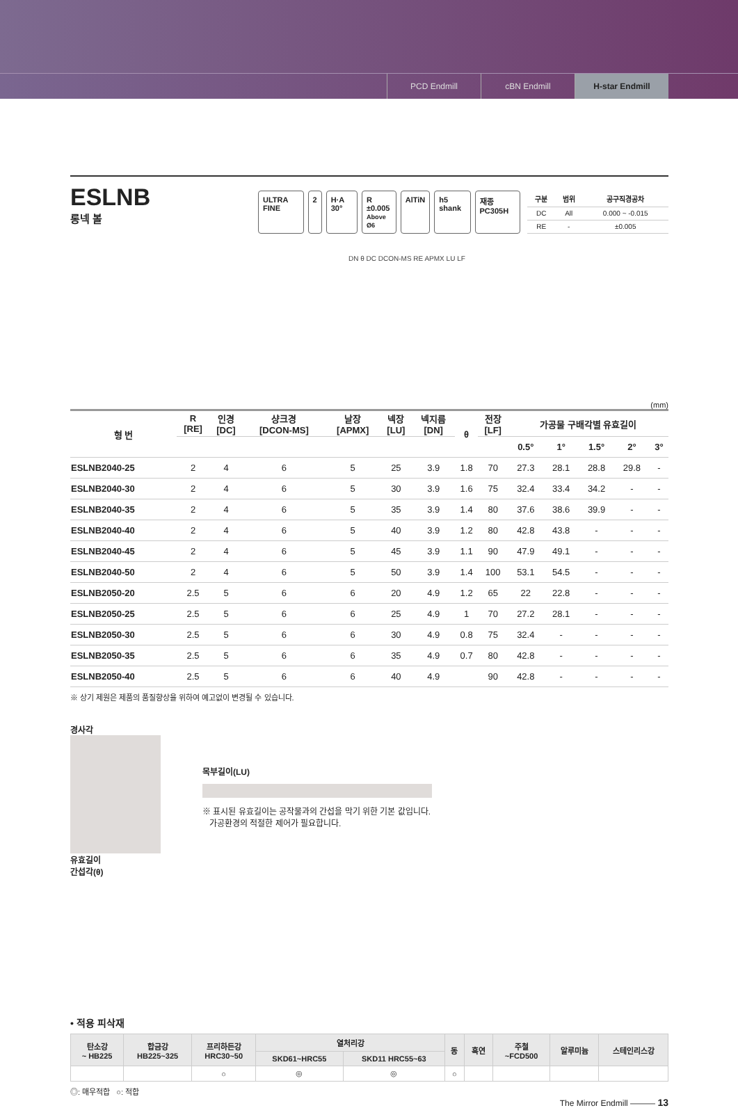PCD Endmill cBN Endmill H-star Endmill
ESLNB
롱넥 볼
ULTRA FINE 2 H·A 30° R ±0.005
Above Ø6 AlTiN h5 shank 재종 PC305H
| 구분 | 범위 | 공구직경공차 |
| --- | --- | --- |
| DC | All | 0.000 ~ -0.015 |
| RE | - | ±0.005 |
DN θ DC DCON-MS RE APMX LU LF
(mm)
| 형 번 | R [RE] | 인경 [DC] | 샹크경 [DCON-MS] | 날장 [APMX] | 넥장 [LU] | 넥지름 [DN] | θ | 전장 [LF] | 가공물 구배각별 유효길이 | | | | |
| --- | --- | --- | --- | --- | --- | --- | --- | --- | --- | --- | --- | --- | --- |
| | | | | | | | | | 0.5° | 1° | 1.5° | 2° | 3° |
| ESLNB2040-25 | 2 | 4 | 6 | 5 | 25 | 3.9 | 1.8 | 70 | 27.3 | 28.1 | 28.8 | 29.8 | - |
| ESLNB2040-30 | 2 | 4 | 6 | 5 | 30 | 3.9 | 1.6 | 75 | 32.4 | 33.4 | 34.2 | - | - |
| ESLNB2040-35 | 2 | 4 | 6 | 5 | 35 | 3.9 | 1.4 | 80 | 37.6 | 38.6 | 39.9 | - | - |
| ESLNB2040-40 | 2 | 4 | 6 | 5 | 40 | 3.9 | 1.2 | 80 | 42.8 | 43.8 | - | - | - |
| ESLNB2040-45 | 2 | 4 | 6 | 5 | 45 | 3.9 | 1.1 | 90 | 47.9 | 49.1 | - | - | - |
| ESLNB2040-50 | 2 | 4 | 6 | 5 | 50 | 3.9 | 1.4 | 100 | 53.1 | 54.5 | - | - | - |
| ESLNB2050-20 | 2.5 | 5 | 6 | 6 | 20 | 4.9 | 1.2 | 65 | 22 | 22.8 | - | - | - |
| ESLNB2050-25 | 2.5 | 5 | 6 | 6 | 25 | 4.9 | 1 | 70 | 27.2 | 28.1 | - | - | - |
| ESLNB2050-30 | 2.5 | 5 | 6 | 6 | 30 | 4.9 | 0.8 | 75 | 32.4 | - | - | - | - |
| ESLNB2050-35 | 2.5 | 5 | 6 | 6 | 35 | 4.9 | 0.7 | 80 | 42.8 | - | - | - | - |
| ESLNB2050-40 | 2.5 | 5 | 6 | 6 | 40 | 4.9 | | 90 | 42.8 | - | - | - | - |
※ 상기 제원은 제품의 품질향상을 위하여 예고없이 변경될 수 있습니다.
경사각
유효길이
간섭각(θ)
목부길이(LU)
※ 표시된 유효길이는 공작물과의 간섭을 막기 위한 기본 값입니다.
가공환경의 적절한 제어가 필요합니다.
• 적용 피삭재
| 탄소강 ~ HB225 | 합금강 HB225~325 | 프리하든강 HRC30~50 | 열처리강 | | 동 | 흑연 | 주철 ~FCD500 | 알루미늄 | 스테인리스강 |
| --- | --- | --- | --- | --- | --- | --- | --- | --- | --- |
| | | | SKD61~HRC55 | SKD11 HRC55~63 | | | | | |
| | | ○ | ◎ | ◎ | ○ | | | | |
◎: 매우적합 ○: 적합
The Mirror Endmill ——— 13